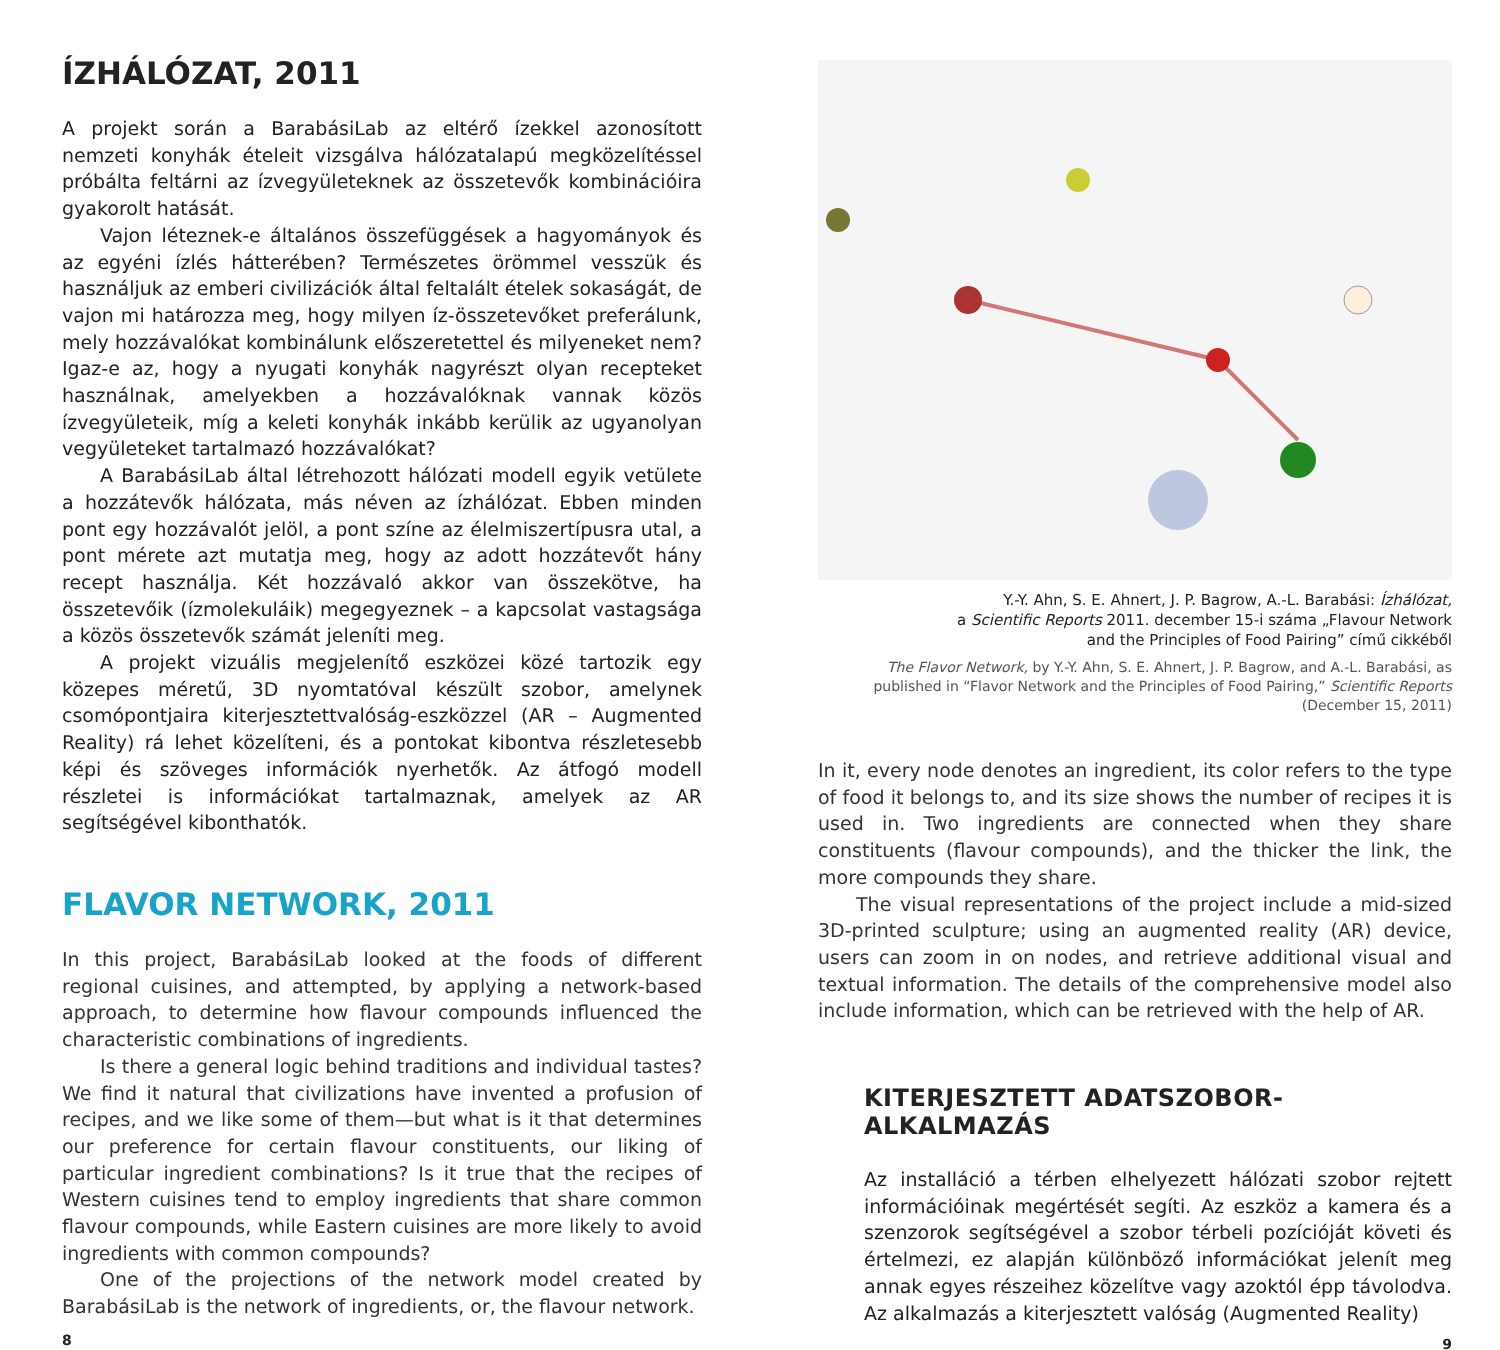ÍZHÁLÓZAT, 2011
A projekt során a BarabásiLab az eltérő ízekkel azonosított nemzeti konyhák ételeit vizsgálva hálózatalapú megközelítéssel próbálta feltárni az ízvegyületeknek az összetevők kombinációira gyakorolt hatását.
Vajon léteznek-e általános összefüggések a hagyományok és az egyéni ízlés hátterében? Természetes örömmel vesszük és használjuk az emberi civilizációk által feltalált ételek sokaságát, de vajon mi határozza meg, hogy milyen íz-összetevőket preferálunk, mely hozzávalókat kombinálunk előszeretettel és milyeneket nem? Igaz-e az, hogy a nyugati konyhák nagyrészt olyan recepteket használnak, amelyekben a hozzávalóknak vannak közös ízvegyületeik, míg a keleti konyhák inkább kerülik az ugyanolyan vegyületeket tartalmazó hozzávalókat?
A BarabásiLab által létrehozott hálózati modell egyik vetülete a hozzátevők hálózata, más néven az ízhálózat. Ebben minden pont egy hozzávalót jelöl, a pont színe az élelmiszertípusra utal, a pont mérete azt mutatja meg, hogy az adott hozzátevőt hány recept használja. Két hozzávaló akkor van összekötve, ha összetevőik (ízmolekuláik) megegyeznek – a kapcsolat vastagsága a közös összetevők számát jeleníti meg.
A projekt vizuális megjelenítő eszközei közé tartozik egy közepes méretű, 3D nyomtatóval készült szobor, amelynek csomópontjaira kiterjesztettvalóság-eszközzel (AR – Augmented Reality) rá lehet közelíteni, és a pontokat kibontva részletesebb képi és szöveges információk nyerhetők. Az átfogó modell részletei is információkat tartalmaznak, amelyek az AR segítségével kibonthatók.
FLAVOR NETWORK, 2011
In this project, BarabásiLab looked at the foods of different regional cuisines, and attempted, by applying a network-based approach, to determine how flavour compounds influenced the characteristic combinations of ingredients.
Is there a general logic behind traditions and individual tastes? We find it natural that civilizations have invented a profusion of recipes, and we like some of them—but what is it that determines our preference for certain flavour constituents, our liking of particular ingredient combinations? Is it true that the recipes of Western cuisines tend to employ ingredients that share common flavour compounds, while Eastern cuisines are more likely to avoid ingredients with common compounds?
One of the projections of the network model created by BarabásiLab is the network of ingredients, or, the flavour network.
8
Y.-Y. Ahn, S. E. Ahnert, J. P. Bagrow, A.-L. Barabási: Ízhálózat,
a Scientific Reports 2011. december 15-i száma „Flavour Network
and the Principles of Food Pairing” című cikkéből
The Flavor Network, by Y.-Y. Ahn, S. E. Ahnert, J. P. Bagrow, and A.-L. Barabási, as published in “Flavor Network and the Principles of Food Pairing,” Scientific Reports (December 15, 2011)
In it, every node denotes an ingredient, its color refers to the type of food it belongs to, and its size shows the number of recipes it is used in. Two ingredients are connected when they share constituents (flavour compounds), and the thicker the link, the more compounds they share.
The visual representations of the project include a mid-sized 3D-printed sculpture; using an augmented reality (AR) device, users can zoom in on nodes, and retrieve additional visual and textual information. The details of the comprehensive model also include information, which can be retrieved with the help of AR.
KITERJESZTETT ADATSZOBOR-ALKALMAZÁS
Az installáció a térben elhelyezett hálózati szobor rejtett információinak megértését segíti. Az eszköz a kamera és a szenzorok segítségével a szobor térbeli pozícióját követi és értelmezi, ez alapján különböző információkat jelenít meg annak egyes részeihez közelítve vagy azoktól épp távolodva. Az alkalmazás a kiterjesztett valóság (Augmented Reality)
9